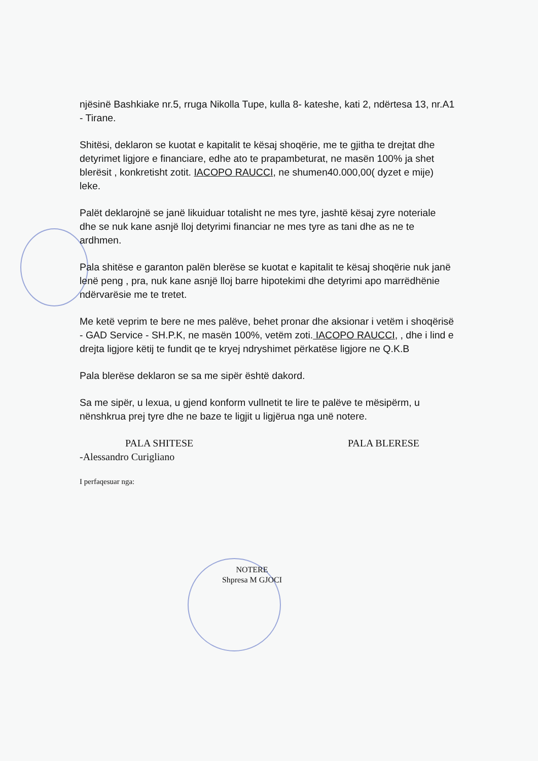njësinë Bashkiake nr.5, rruga Nikolla Tupe, kulla 8- kateshe, kati 2, ndërtesa 13, nr.A1 - Tirane.
Shitësi, deklaron se kuotat e kapitalit te kësaj shoqërie, me te gjitha te drejtat dhe detyrimet ligjore e financiare, edhe ato te prapambeturat, ne masën 100% ja shet blerësit , konkretisht zotit. IACOPO RAUCCI, ne shumen40.000,00( dyzet e mije) leke.
Palët deklarojnë se janë likuiduar totalisht ne mes tyre, jashtë kësaj zyre noteriale dhe se nuk kane asnjë lloj detyrimi financiar ne mes tyre as tani dhe as ne te ardhmen.
Pala shitëse e garanton palën blerëse se kuotat e kapitalit te kësaj shoqërie nuk janë lenë peng , pra, nuk kane asnjë lloj barre hipotekimi dhe detyrimi apo marrëdhënie ndërvarësie me te tretet.
Me ketë veprim te bere ne mes palëve, behet pronar dhe aksionar i vetëm i shoqërisë - GAD Service - SH.P.K, ne masën 100%, vetëm zoti. IACOPO RAUCCI, , dhe i lind e drejta ligjore këtij te fundit qe te kryej ndryshimet përkatëse ligjore ne Q.K.B
Pala blerëse deklaron se sa me sipër është dakord.
Sa me sipër, u lexua, u gjend konform vullnetit te lire te palëve te mësipërm, u nënshkrua prej tyre dhe ne baze te ligjit u ligjërua nga unë notere.
PALA SHITESE PALA BLERESE
-Alessandro Curigliano
I perfaqesuar nga:
NOTERE
Shpresa M GJOCI